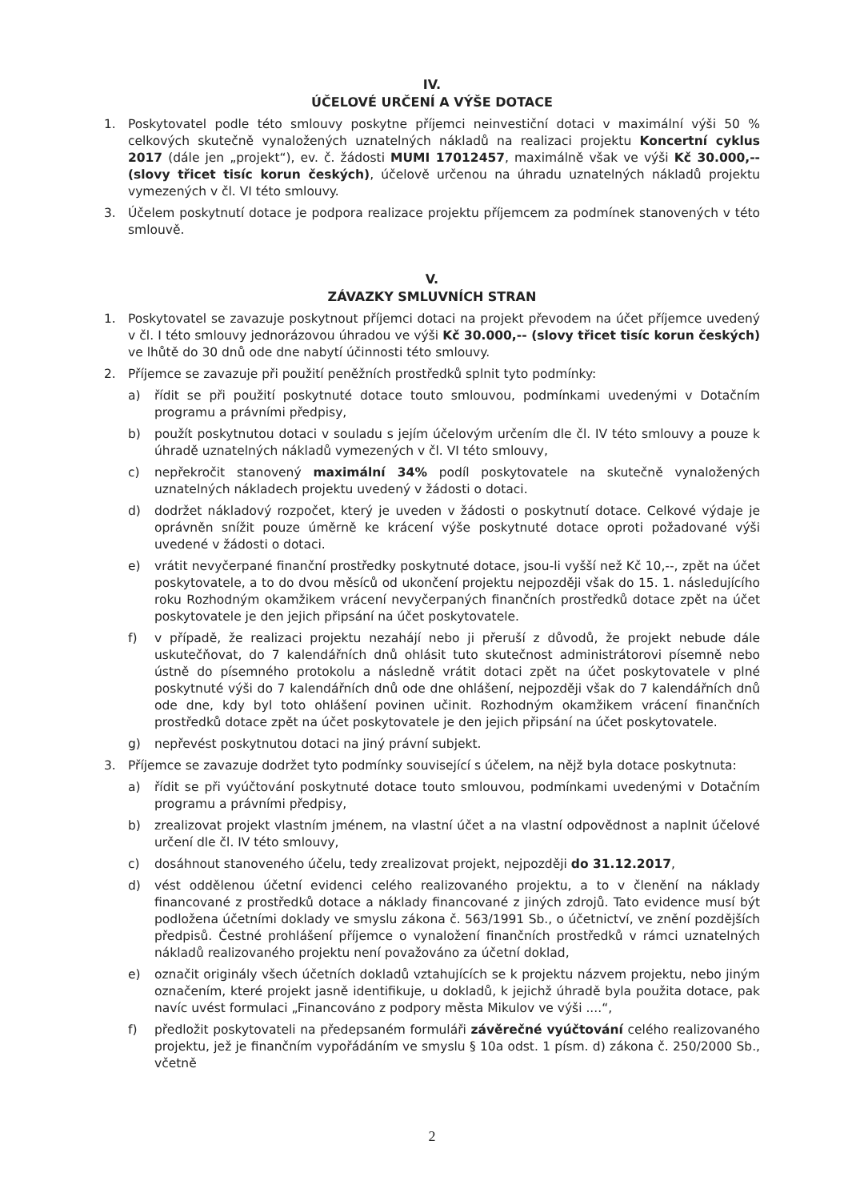IV.
ÚČELOVÉ URČENÍ A VÝŠE DOTACE
1. Poskytovatel podle této smlouvy poskytne příjemci neinvestiční dotaci v maximální výši 50 % celkových skutečně vynaložených uznatelných nákladů na realizaci projektu Koncertní cyklus 2017 (dále jen „projekt“), ev. č. žádosti MUMI 17012457, maximálně však ve výši Kč 30.000,-- (slovy třicet tisíc korun českých), účelově určenou na úhradu uznatelných nákladů projektu vymezených v čl. VI této smlouvy.
3. Účelem poskytnutí dotace je podpora realizace projektu příjemcem za podmínek stanovených v této smlouvě.
V.
ZÁVAZKY SMLUVNÍCH STRAN
1. Poskytovatel se zavazuje poskytnout příjemci dotaci na projekt převodem na účet příjemce uvedený v čl. I této smlouvy jednorázovou úhradou ve výši Kč 30.000,-- (slovy třicet tisíc korun českých) ve lhůtě do 30 dnů ode dne nabytí účinnosti této smlouvy.
2. Příjemce se zavazuje při použití peněžních prostředků splnit tyto podmínky:
a) řídit se při použití poskytnuté dotace touto smlouvou, podmínkami uvedenými v Dotačním programu a právními předpisy,
b) použít poskytnutou dotaci v souladu s jejím účelovým určením dle čl. IV této smlouvy a pouze k úhradě uznatelných nákladů vymezených v čl. VI této smlouvy,
c) nepřekročit stanovený maximální 34% podíl poskytovatele na skutečně vynaložených uznatelných nákladech projektu uvedený v žádosti o dotaci.
d) dodržet nákladový rozpočet, který je uveden v žádosti o poskytnutí dotace. Celkové výdaje je oprávněn snížit pouze úměrně ke krácení výše poskytnuté dotace oproti požadované výši uvedené v žádosti o dotaci.
e) vrátit nevyčerpané finanční prostředky poskytnuté dotace, jsou-li vyšší než Kč 10,--, zpět na účet poskytovatele, a to do dvou měsíců od ukončení projektu nejpozději však do 15. 1. následujícího roku Rozhodným okamžikem vrácení nevyčerpaných finančních prostředků dotace zpět na účet poskytovatele je den jejich připsání na účet poskytovatele.
f) v případě, že realizaci projektu nezahájí nebo ji přeruší z důvodů, že projekt nebude dále uskutečňovat, do 7 kalendářních dnů ohlásit tuto skutečnost administrátorovi písemně nebo ústně do písemného protokolu a následně vrátit dotaci zpět na účet poskytovatele v plné poskytnuté výši do 7 kalendářních dnů ode dne ohlášení, nejpozději však do 7 kalendářních dnů ode dne, kdy byl toto ohlášení povinen učinit. Rozhodným okamžikem vrácení finančních prostředků dotace zpět na účet poskytovatele je den jejich připsání na účet poskytovatele.
g) nepřevést poskytnutou dotaci na jiný právní subjekt.
3. Příjemce se zavazuje dodržet tyto podmínky související s účelem, na nějž byla dotace poskytnuta:
a) řídit se při vyúčtování poskytnuté dotace touto smlouvou, podmínkami uvedenými v Dotačním programu a právními předpisy,
b) zrealizovat projekt vlastním jménem, na vlastní účet a na vlastní odpovědnost a naplnit účelové určení dle čl. IV této smlouvy,
c) dosáhnout stanoveného účelu, tedy zrealizovat projekt, nejpozději do 31.12.2017,
d) vést oddělenou účetní evidenci celého realizovaného projektu, a to v členění na náklady financované z prostředků dotace a náklady financované z jiných zdrojů. Tato evidence musí být podložena účetními doklady ve smyslu zákona č. 563/1991 Sb., o účetnictví, ve znění pozdějších předpisů. Čestné prohlášení příjemce o vynaložení finančních prostředků v rámci uznatelných nákladů realizovaného projektu není považováno za účetní doklad,
e) označit originály všech účetních dokladů vztahujících se k projektu názvem projektu, nebo jiným označením, které projekt jasně identifikuje, u dokladů, k jejichž úhradě byla použita dotace, pak navíc uvést formulaci „Financováno z podpory města Mikulov ve výši ....“,
f) předložit poskytovateli na předepsaném formuláři závěrečné vyúčtování celého realizovaného projektu, jež je finančním vypořádáním ve smyslu § 10a odst. 1 písm. d) zákona č. 250/2000 Sb., včetně
2